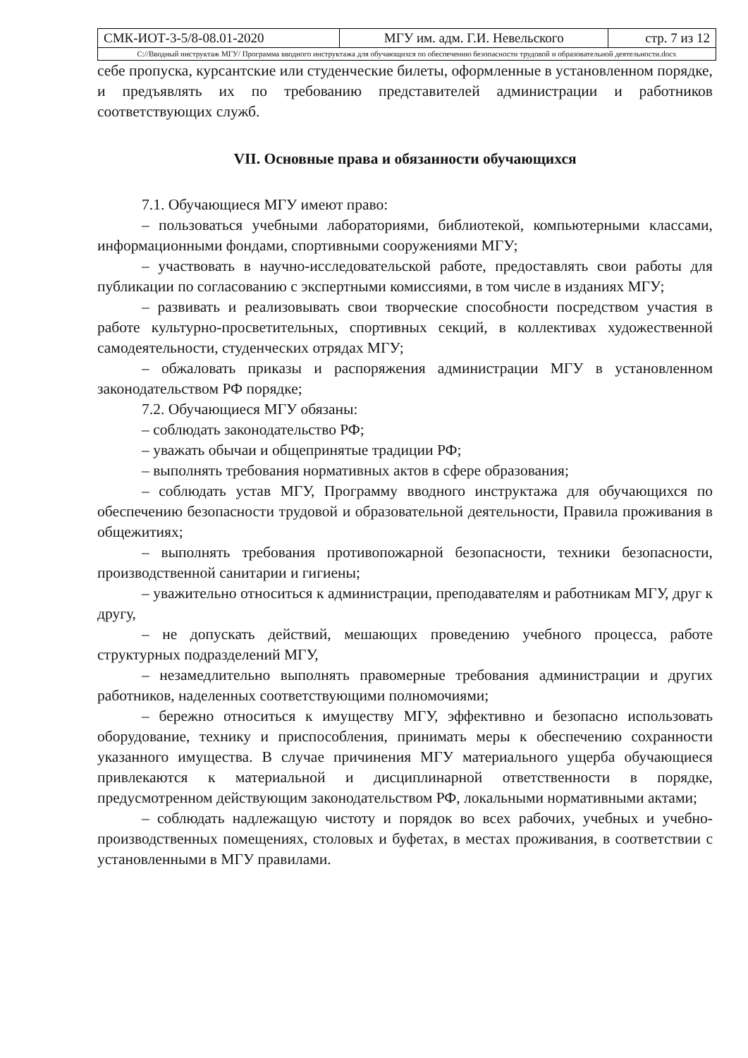| СМК-ИОТ-3-5/8-08.01-2020 | МГУ им. адм. Г.И. Невельского | стр. 7 из 12 |
| С://Вводный инструктаж МГУ/ Программа вводного инструктажа для обучающихся по обеспечению безопасности трудовой и образовательной деятельности.docx | | |
себе пропуска, курсантские или студенческие билеты, оформленные в установленном порядке, и предъявлять их по требованию представителей администрации и работников соответствующих служб.
VII. Основные права и обязанности обучающихся
7.1. Обучающиеся МГУ имеют право:
– пользоваться учебными лабораториями, библиотекой, компьютерными классами, информационными фондами, спортивными сооружениями МГУ;
– участвовать в научно-исследовательской работе, предоставлять свои работы для публикации по согласованию с экспертными комиссиями, в том числе в изданиях МГУ;
– развивать и реализовывать свои творческие способности посредством участия в работе культурно-просветительных, спортивных секций, в коллективах художественной самодеятельности, студенческих отрядах МГУ;
– обжаловать приказы и распоряжения администрации МГУ в установленном законодательством РФ порядке;
7.2. Обучающиеся МГУ обязаны:
– соблюдать законодательство РФ;
– уважать обычаи и общепринятые традиции РФ;
– выполнять требования нормативных актов в сфере образования;
– соблюдать устав МГУ, Программу вводного инструктажа для обучающихся по обеспечению безопасности трудовой и образовательной деятельности, Правила проживания в общежитиях;
– выполнять требования противопожарной безопасности, техники безопасности, производственной санитарии и гигиены;
– уважительно относиться к администрации, преподавателям и работникам МГУ, друг к другу,
– не допускать действий, мешающих проведению учебного процесса, работе структурных подразделений МГУ,
– незамедлительно выполнять правомерные требования администрации и других работников, наделенных соответствующими полномочиями;
– бережно относиться к имуществу МГУ, эффективно и безопасно использовать оборудование, технику и приспособления, принимать меры к обеспечению сохранности указанного имущества. В случае причинения МГУ материального ущерба обучающиеся привлекаются к материальной и дисциплинарной ответственности в порядке, предусмотренном действующим законодательством РФ, локальными нормативными актами;
– соблюдать надлежащую чистоту и порядок во всех рабочих, учебных и учебно-производственных помещениях, столовых и буфетах, в местах проживания, в соответствии с установленными в МГУ правилами.